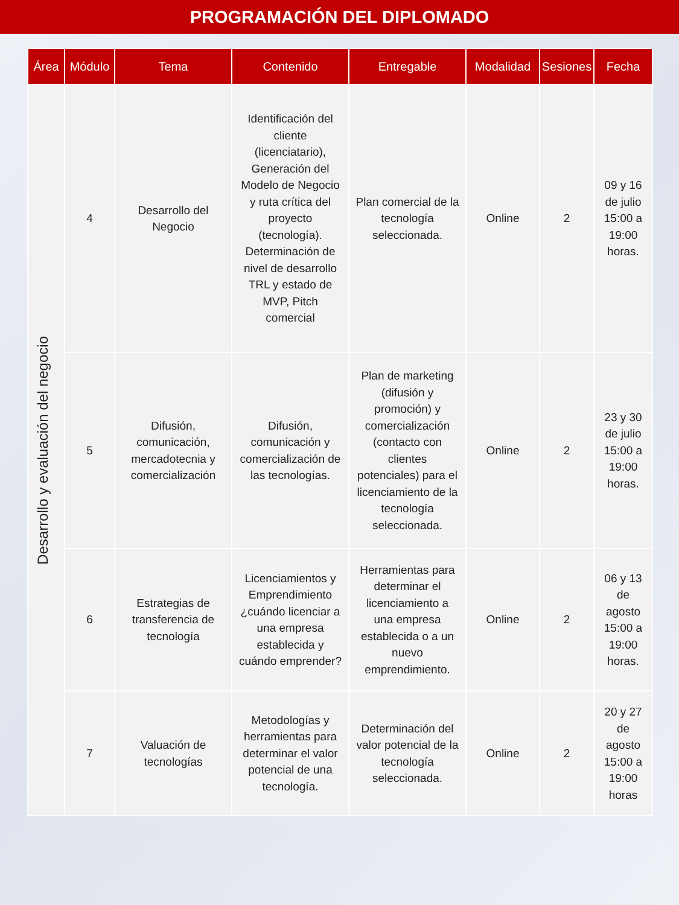PROGRAMACIÓN DEL DIPLOMADO
| Área | Módulo | Tema | Contenido | Entregable | Modalidad | Sesiones | Fecha |
| --- | --- | --- | --- | --- | --- | --- | --- |
| Desarrollo y evaluación del negocio | 4 | Desarrollo del Negocio | Identificación del cliente (licenciatario), Generación del Modelo de Negocio y ruta crítica del proyecto (tecnología). Determinación de nivel de desarrollo TRL y estado de MVP, Pitch comercial | Plan comercial de la tecnología seleccionada. | Online | 2 | 09 y 16 de julio 15:00 a 19:00 horas. |
| | 5 | Difusión, comunicación, mercadotecnia y comercialización | Difusión, comunicación y comercialización de las tecnologías. | Plan de marketing (difusión y promoción) y comercialización (contacto con clientes potenciales) para el licenciamiento de la tecnología seleccionada. | Online | 2 | 23 y 30 de julio 15:00 a 19:00 horas. |
| | 6 | Estrategias de transferencia de tecnología | Licenciamientos y Emprendimiento ¿cuándo licenciar a una empresa establecida y cuándo emprender? | Herramientas para determinar el licenciamiento a una empresa establecida o a un nuevo emprendimiento. | Online | 2 | 06 y 13 de agosto 15:00 a 19:00 horas. |
| | 7 | Valuación de tecnologías | Metodologías y herramientas para determinar el valor potencial de una tecnología. | Determinación del valor potencial de la tecnología seleccionada. | Online | 2 | 20 y 27 de agosto 15:00 a 19:00 horas |